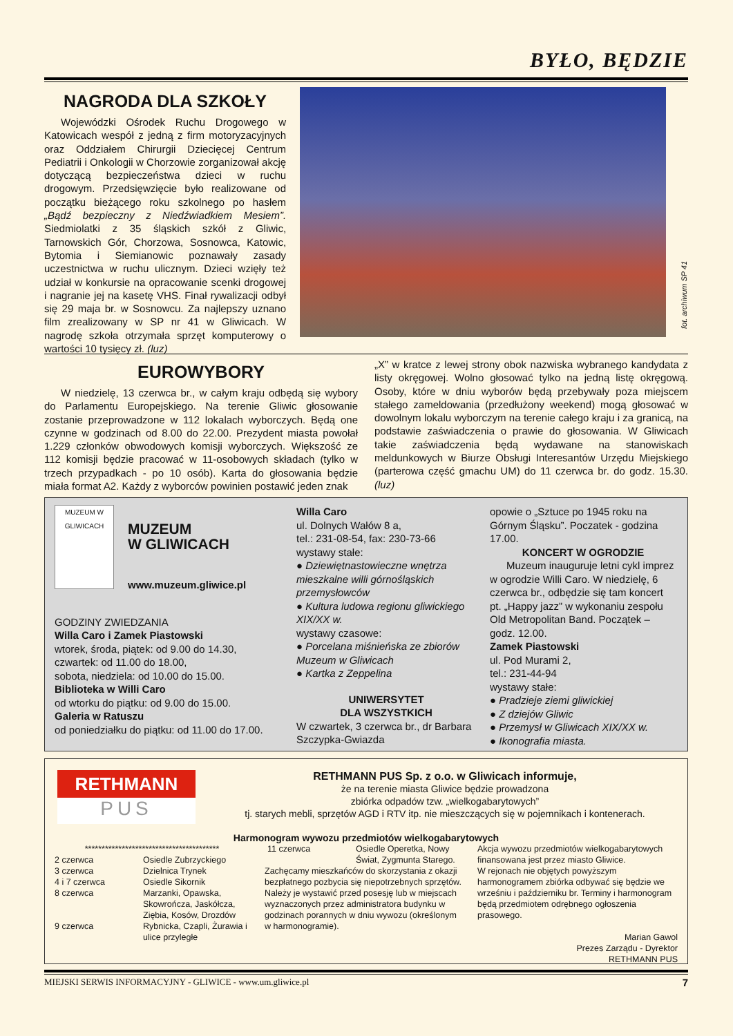BYŁO, BĘDZIE
NAGRODA DLA SZKOŁY
Wojewódzki Ośrodek Ruchu Drogowego w Katowicach wespół z jedną z firm motoryzacyjnych oraz Oddziałem Chirurgii Dziecięcej Centrum Pediatrii i Onkologii w Chorzowie zorganizował akcję dotyczącą bezpieczeństwa dzieci w ruchu drogowym. Przedsięwzięcie było realizowane od początku bieżącego roku szkolnego po hasłem „Bądź bezpieczny z Niedźwiadkiem Mesiem”. Siedmiolatki z 35 śląskich szkół z Gliwic, Tarnowskich Gór, Chorzowa, Sosnowca, Katowic, Bytomia i Siemianowic poznawały zasady uczestnictwa w ruchu ulicznym. Dzieci wzięły też udział w konkursie na opracowanie scenki drogowej i nagranie jej na kasetę VHS. Finał rywalizacji odbył się 29 maja br. w Sosnowcu. Za najlepszy uznano film zrealizowany w SP nr 41 w Gliwicach. W nagrodę szkoła otrzymała sprzęt komputerowy o wartości 10 tysięcy zł. (luz)
fot. archiwum SP 41
EUROWYBORY
W niedzielę, 13 czerwca br., w całym kraju odbędą się wybory do Parlamentu Europejskiego. Na terenie Gliwic głosowanie zostanie przeprowadzone w 112 lokalach wyborczych. Będą one czynne w godzinach od 8.00 do 22.00. Prezydent miasta powołał 1.229 członków obwodowych komisji wyborczych. Większość ze 112 komisji będzie pracować w 11-osobowych składach (tylko w trzech przypadkach - po 10 osób). Karta do głosowania będzie miała format A2. Każdy z wyborców powinien postawić jeden znak
„X” w kratce z lewej strony obok nazwiska wybranego kandydata z listy okręgowej. Wolno głosować tylko na jedną listę okręgową. Osoby, które w dniu wyborów będą przebywały poza miejscem stałego zameldowania (przedłużony weekend) mogą głosować w dowolnym lokalu wyborczym na terenie całego kraju i za granicą, na podstawie zaświadczenia o prawie do głosowania. W Gliwicach takie zaświadczenia będą wydawane na stanowiskach meldunkowych w Biurze Obsługi Interesantów Urzędu Miejskiego (parterowa część gmachu UM) do 11 czerwca br. do godz. 15.30. (luz)
MUZEUM W GLIWICACH
MUZEUM
W GLIWICACH
www.muzeum.gliwice.pl
GODZINY ZWIEDZANIA
Willa Caro i Zamek Piastowski
wtorek, środa, piątek: od 9.00 do 14.30,
czwartek: od 11.00 do 18.00,
sobota, niedziela: od 10.00 do 15.00.
Biblioteka w Willi Caro
od wtorku do piątku: od 9.00 do 15.00.
Galeria w Ratuszu
od poniedziałku do piątku: od 11.00 do 17.00.
Willa Caro
ul. Dolnych Wałów 8 a,
tel.: 231-08-54, fax: 230-73-66
wystawy stałe:
● Dziewiętnastowieczne wnętrza mieszkalne willi górnośląskich przemysłowców
● Kultura ludowa regionu gliwickiego XIX/XX w.
wystawy czasowe:
● Porcelana miśnieńska ze zbiorów Muzeum w Gliwicach
● Kartka z Zeppelina
UNIWERSYTET
DLA WSZYSTKICH
W czwartek, 3 czerwca br., dr Barbara Szczypka-Gwiazda
opowie o „Sztuce po 1945 roku na Górnym Śląsku”. Poczatek - godzina 17.00.
KONCERT W OGRODZIE
Muzeum inauguruje letni cykl imprez w ogrodzie Willi Caro. W niedzielę, 6 czerwca br., odbędzie się tam koncert pt. „Happy jazz” w wykonaniu zespołu Old Metropolitan Band. Początek – godz. 12.00.
Zamek Piastowski
ul. Pod Murami 2,
tel.: 231-44-94
wystawy stałe:
● Pradzieje ziemi gliwickiej
● Z dziejów Gliwic
● Przemysł w Gliwicach XIX/XX w.
● Ikonografia miasta.
RETHMANN
PUS
RETHMANN PUS Sp. z o.o. w Gliwicach informuje,
że na terenie miasta Gliwice będzie prowadzona
zbiórka odpadów tzw. „wielkogabarytowych”
tj. starych mebli, sprzętów AGD i RTV itp. nie mieszczących się w pojemnikach i kontenerach.
Harmonogram wywozu przedmiotów wielkogabarytowych
****************************************
| 2 czerwca | Osiedle Zubrzyckiego |
| 3 czerwca | Dzielnica Trynek |
| 4 i 7 czerwca | Osiedle Sikornik |
| 8 czerwca | Marzanki, Opawska, Skowrończa, Jaskółcza, Ziębia, Kosów, Drozdów |
| 9 czerwca | Rybnicka, Czapli, Żurawia i ulice przyległe |
| 11 czerwca | Osiedle Operetka, Nowy Świat, Zygmunta Starego. |
Zachęcamy mieszkańców do skorzystania z okazji bezpłatnego pozbycia się niepotrzebnych sprzętów. Należy je wystawić przed posesję lub w miejscach wyznaczonych przez administratora budynku w godzinach porannych w dniu wywozu (określonym w harmonogramie).
Akcja wywozu przedmiotów wielkogabarytowych finansowana jest przez miasto Gliwice.
W rejonach nie objętych powyższym harmonogramem zbiórka odbywać się będzie we wrześniu i październiku br. Terminy i harmonogram będą przedmiotem odrębnego ogłoszenia prasowego.
Marian Gawol
Prezes Zarządu - Dyrektor
RETHMANN PUS
MIEJSKI SERWIS INFORMACYJNY - GLIWICE - www.um.gliwice.pl 7